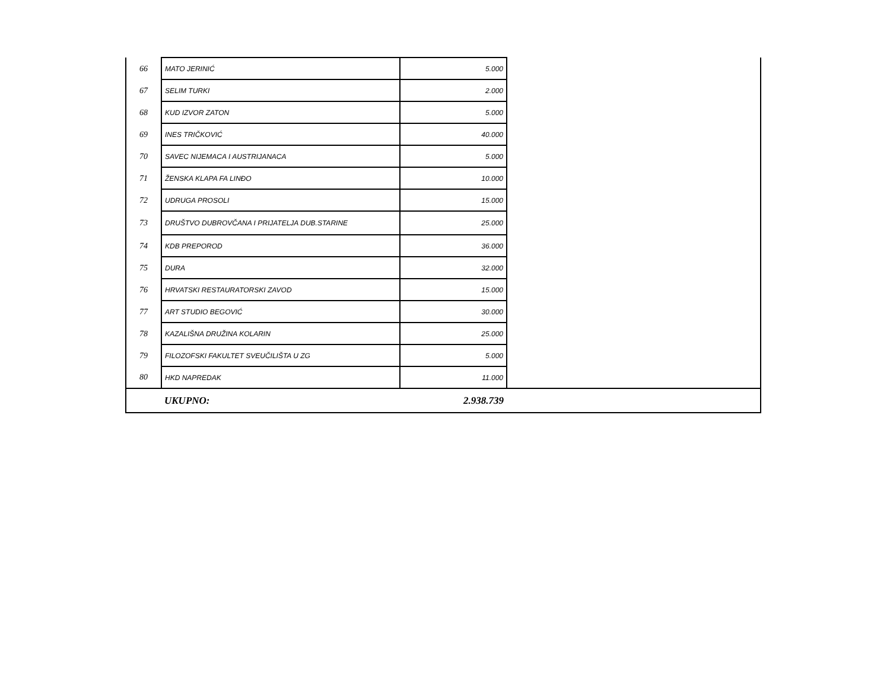| 66 | MATO JERINIĆ | 5.000 | |
| 67 | SELIM TURKI | 2.000 | |
| 68 | KUD IZVOR ZATON | 5.000 | |
| 69 | INES TRIČKOVIĆ | 40.000 | |
| 70 | SAVEC NIJEMACA I AUSTRIJANACA | 5.000 | |
| 71 | ŽENSKA KLAPA FA LINĐO | 10.000 | |
| 72 | UDRUGA PROSOLI | 15.000 | |
| 73 | DRUŠTVO DUBROVČANA I PRIJATELJA DUB.STARINE | 25.000 | |
| 74 | KDB PREPOROD | 36.000 | |
| 75 | DURA | 32.000 | |
| 76 | HRVATSKI RESTAURATORSKI ZAVOD | 15.000 | |
| 77 | ART STUDIO BEGOVIĆ | 30.000 | |
| 78 | KAZALIŠNA DRUŽINA KOLARIN | 25.000 | |
| 79 | FILOZOFSKI FAKULTET SVEUČILIŠTA U ZG | 5.000 | |
| 80 | HKD NAPREDAK | 11.000 | |
| | UKUPNO: | 2.938.739 | |